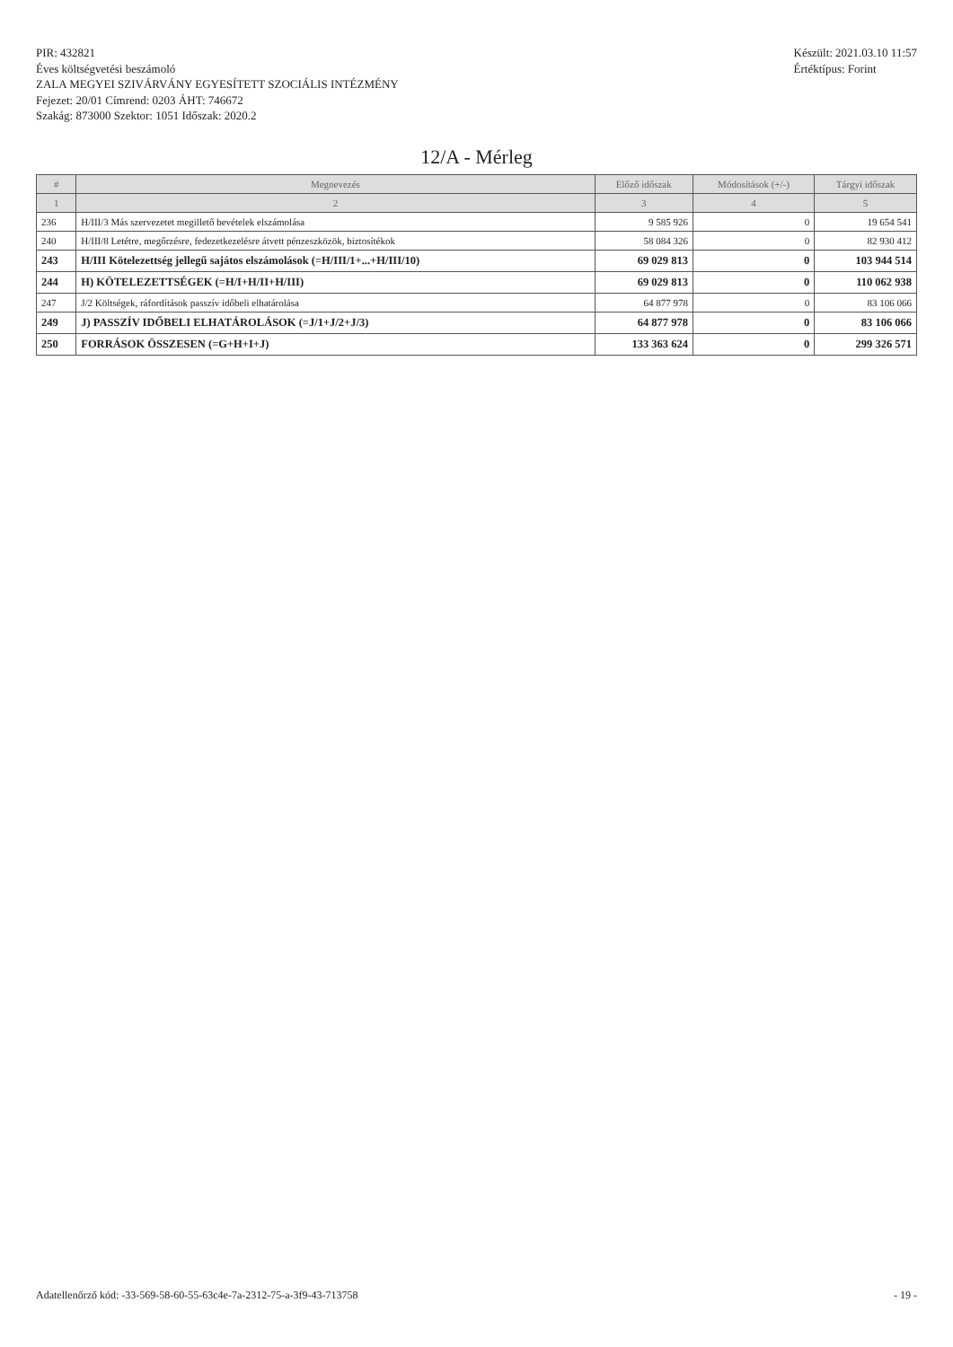PIR: 432821
Éves költségvetési beszámoló
ZALA MEGYEI SZIVÁRVÁNY EGYESÍTETT SZOCIÁLIS INTÉZMÉNY
Fejezet: 20/01 Címrend: 0203 ÁHT: 746672
Szakág: 873000 Szektor: 1051 Időszak: 2020.2
Készült: 2021.03.10 11:57
Értéktípus: Forint
12/A - Mérleg
| # | Megnevezés | Előző időszak | Módosítások (+/-) | Tárgyi időszak |
| --- | --- | --- | --- | --- |
| 1 | 2 | 3 | 4 | 5 |
| 236 | H/III/3 Más szervezetet megillető bevételek elszámolása | 9 585 926 | 0 | 19 654 541 |
| 240 | H/III/8 Letétre, megőrzésre, fedezetkezelésre átvett pénzeszközök, biztosítékok | 58 084 326 | 0 | 82 930 412 |
| 243 | H/III Kötelezettség jellegű sajátos elszámolások (=H/III/1+...+H/III/10) | 69 029 813 | 0 | 103 944 514 |
| 244 | H) KÖTELEZETTSÉGEK (=H/I+H/II+H/III) | 69 029 813 | 0 | 110 062 938 |
| 247 | J/2 Költségek, ráfordítások passzív időbeli elhatárolása | 64 877 978 | 0 | 83 106 066 |
| 249 | J) PASSZÍV IDŐBELI ELHATÁROLÁSOK (=J/1+J/2+J/3) | 64 877 978 | 0 | 83 106 066 |
| 250 | FORRÁSOK ÖSSZESEN (=G+H+I+J) | 133 363 624 | 0 | 299 326 571 |
Adatellenőrző kód: -33-569-58-60-55-63c4e-7a-2312-75-a-3f9-43-713758
- 19 -